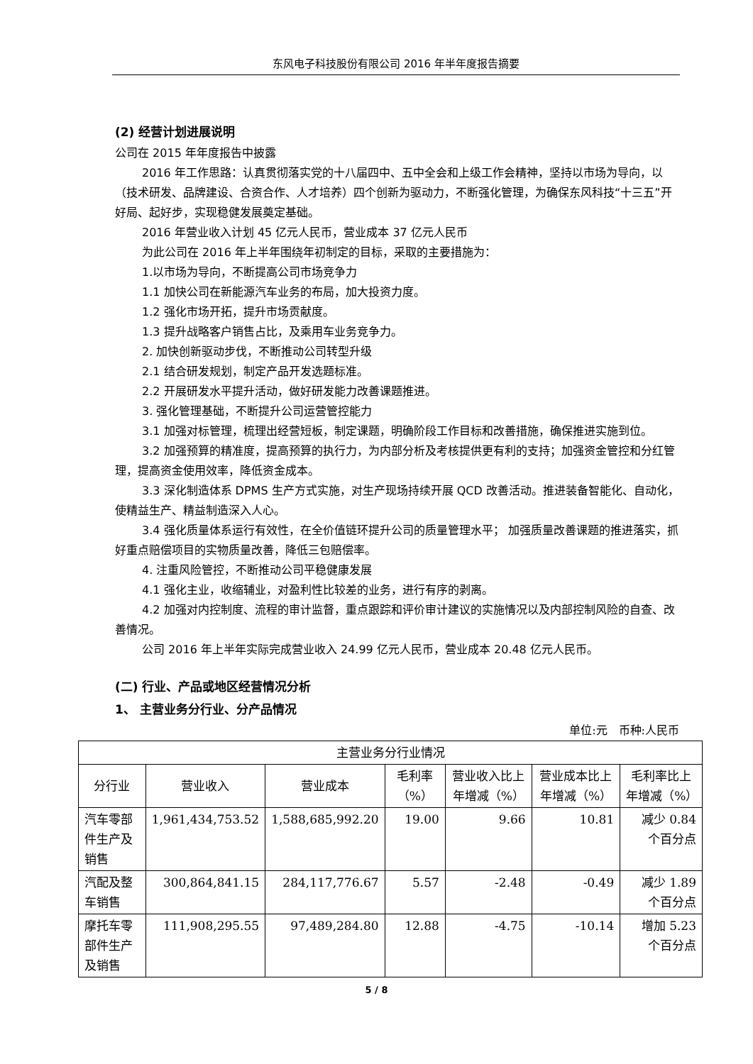东风电子科技股份有限公司 2016 年半年度报告摘要
(2) 经营计划进展说明
公司在 2015 年年度报告中披露
2016 年工作思路：认真贯彻落实党的十八届四中、五中全会和上级工作会精神，坚持以市场为导向，以（技术研发、品牌建设、合资合作、人才培养）四个创新为驱动力，不断强化管理，为确保东风科技“十三五”开好局、起好步，实现稳健发展奠定基础。
2016 年营业收入计划 45 亿元人民币，营业成本 37 亿元人民币
为此公司在 2016 年上半年围绕年初制定的目标，采取的主要措施为：
1.以市场为导向，不断提高公司市场竞争力
1.1 加快公司在新能源汽车业务的布局，加大投资力度。
1.2 强化市场开拓，提升市场贡献度。
1.3 提升战略客户销售占比，及乘用车业务竞争力。
2. 加快创新驱动步伐，不断推动公司转型升级
2.1 结合研发规划，制定产品开发选题标准。
2.2 开展研发水平提升活动，做好研发能力改善课题推进。
3. 强化管理基础，不断提升公司运营管控能力
3.1 加强对标管理，梳理出经营短板，制定课题，明确阶段工作目标和改善措施，确保推进实施到位。
3.2 加强预算的精准度，提高预算的执行力，为内部分析及考核提供更有利的支持；加强资金管控和分红管理，提高资金使用效率，降低资金成本。
3.3 深化制造体系 DPMS 生产方式实施，对生产现场持续开展 QCD 改善活动。推进装备智能化、自动化，使精益生产、精益制造深入人心。
3.4 强化质量体系运行有效性，在全价值链环提升公司的质量管理水平； 加强质量改善课题的推进落实，抓好重点赔偿项目的实物质量改善，降低三包赔偿率。
4. 注重风险管控，不断推动公司平稳健康发展
4.1 强化主业，收缩辅业，对盈利性比较差的业务，进行有序的剥离。
4.2 加强对内控制度、流程的审计监督，重点跟踪和评价审计建议的实施情况以及内部控制风险的自查、改善情况。
公司 2016 年上半年实际完成营业收入 24.99 亿元人民币，营业成本 20.48 亿元人民币。
(二) 行业、产品或地区经营情况分析
1、 主营业务分行业、分产品情况
单位:元　币种:人民币
| 主营业务分行业情况 | | | | | | |
| --- | --- | --- | --- | --- | --- | --- |
| 分行业 | 营业收入 | 营业成本 | 毛利率（%） | 营业收入比上年增减（%） | 营业成本比上年增减（%） | 毛利率比上年增减（%） |
| 汽车零部件生产及销售 | 1,961,434,753.52 | 1,588,685,992.20 | 19.00 | 9.66 | 10.81 | 减少 0.84 个百分点 |
| 汽配及整车销售 | 300,864,841.15 | 284,117,776.67 | 5.57 | -2.48 | -0.49 | 减少 1.89 个百分点 |
| 摩托车零部件生产及销售 | 111,908,295.55 | 97,489,284.80 | 12.88 | -4.75 | -10.14 | 增加 5.23 个百分点 |
5 / 8